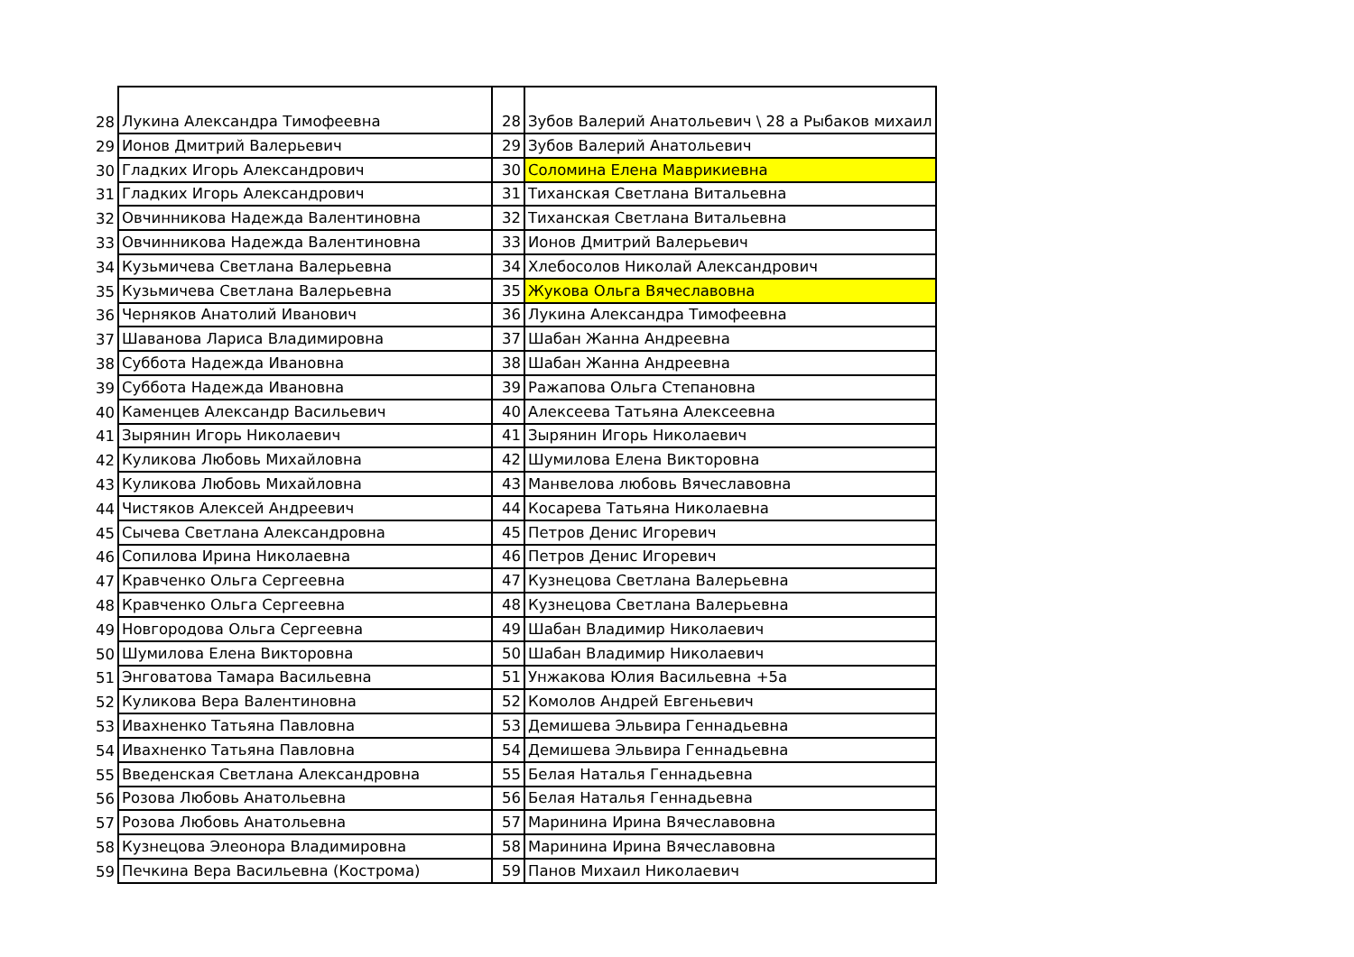| 28 | Лукина Александра Тимофеевна | 28 | Зубов Валерий Анатольевич \ 28 а Рыбаков михаил |
| 29 | Ионов Дмитрий Валерьевич | 29 | Зубов Валерий Анатольевич |
| 30 | Гладких Игорь Александрович | 30 | Соломина Елена Маврикиевна |
| 31 | Гладких Игорь Александрович | 31 | Тиханская Светлана Витальевна |
| 32 | Овчинникова Надежда Валентиновна | 32 | Тиханская Светлана Витальевна |
| 33 | Овчинникова Надежда Валентиновна | 33 | Ионов Дмитрий Валерьевич |
| 34 | Кузьмичева Светлана Валерьевна | 34 | Хлебосолов Николай Александрович |
| 35 | Кузьмичева Светлана Валерьевна | 35 | Жукова Ольга Вячеславовна |
| 36 | Черняков Анатолий Иванович | 36 | Лукина Александра Тимофеевна |
| 37 | Шаванова Лариса Владимировна | 37 | Шабан Жанна Андреевна |
| 38 | Суббота Надежда Ивановна | 38 | Шабан Жанна Андреевна |
| 39 | Суббота Надежда Ивановна | 39 | Ражапова Ольга Степановна |
| 40 | Каменцев Александр Васильевич | 40 | Алексеева Татьяна Алексеевна |
| 41 | Зырянин Игорь Николаевич | 41 | Зырянин Игорь Николаевич |
| 42 | Куликова Любовь Михайловна | 42 | Шумилова Елена Викторовна |
| 43 | Куликова Любовь Михайловна | 43 | Манвелова любовь Вячеславовна |
| 44 | Чистяков Алексей Андреевич | 44 | Косарева Татьяна Николаевна |
| 45 | Сычева Светлана Александровна | 45 | Петров Денис Игоревич |
| 46 | Сопилова Ирина Николаевна | 46 | Петров Денис Игоревич |
| 47 | Кравченко Ольга Сергеевна | 47 | Кузнецова Светлана Валерьевна |
| 48 | Кравченко Ольга Сергеевна | 48 | Кузнецова Светлана Валерьевна |
| 49 | Новгородова Ольга Сергеевна | 49 | Шабан Владимир Николаевич |
| 50 | Шумилова Елена Викторовна | 50 | Шабан Владимир Николаевич |
| 51 | Энговатова Тамара Васильевна | 51 | Унжакова Юлия Васильевна +5а |
| 52 | Куликова Вера Валентиновна | 52 | Комолов Андрей Евгеньевич |
| 53 | Ивахненко Татьяна Павловна | 53 | Демишева Эльвира Геннадьевна |
| 54 | Ивахненко Татьяна Павловна | 54 | Демишева Эльвира Геннадьевна |
| 55 | Введенская Светлана Александровна | 55 | Белая Наталья Геннадьевна |
| 56 | Розова Любовь Анатольевна | 56 | Белая Наталья Геннадьевна |
| 57 | Розова Любовь Анатольевна | 57 | Маринина Ирина Вячеславовна |
| 58 | Кузнецова Элеонора Владимировна | 58 | Маринина Ирина Вячеславовна |
| 59 | Печкина Вера Васильевна (Кострома) | 59 | Панов Михаил Николаевич |